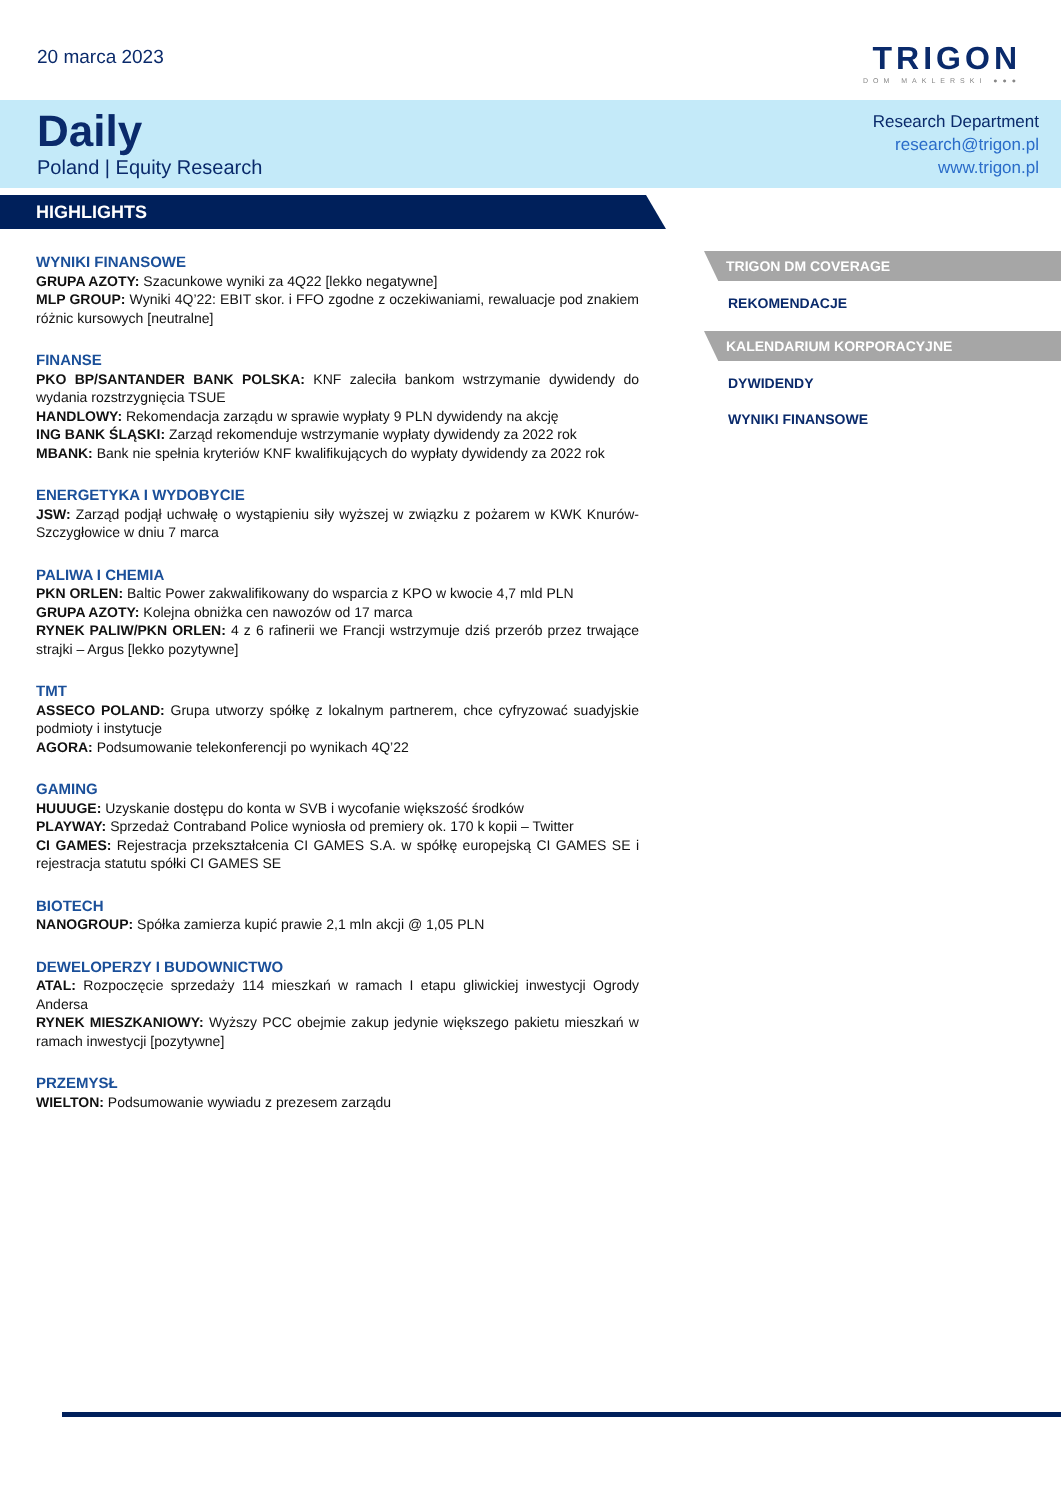20 marca 2023
TRIGON
DOM MAKLERSKI ●●●
Daily
Poland | Equity Research
Research Department
research@trigon.pl
www.trigon.pl
HIGHLIGHTS
WYNIKI FINANSOWE
GRUPA AZOTY: Szacunkowe wyniki za 4Q22 [lekko negatywne]
MLP GROUP: Wyniki 4Q’22: EBIT skor. i FFO zgodne z oczekiwaniami, rewaluacje pod znakiem różnic kursowych [neutralne]
FINANSE
PKO BP/SANTANDER BANK POLSKA: KNF zaleciła bankom wstrzymanie dywidendy do wydania rozstrzygnięcia TSUE
HANDLOWY: Rekomendacja zarządu w sprawie wypłaty 9 PLN dywidendy na akcję
ING BANK ŚLĄSKI: Zarząd rekomenduje wstrzymanie wypłaty dywidendy za 2022 rok
MBANK: Bank nie spełnia kryteriów KNF kwalifikujących do wypłaty dywidendy za 2022 rok
ENERGETYKA I WYDOBYCIE
JSW: Zarząd podjął uchwałę o wystąpieniu siły wyższej w związku z pożarem w KWK Knurów-Szczygłowice w dniu 7 marca
PALIWA I CHEMIA
PKN ORLEN: Baltic Power zakwalifikowany do wsparcia z KPO w kwocie 4,7 mld PLN
GRUPA AZOTY: Kolejna obniżka cen nawozów od 17 marca
RYNEK PALIW/PKN ORLEN: 4 z 6 rafinerii we Francji wstrzymuje dziś przerób przez trwające strajki – Argus [lekko pozytywne]
TMT
ASSECO POLAND: Grupa utworzy spółkę z lokalnym partnerem, chce cyfryzować suadyjskie podmioty i instytucje
AGORA: Podsumowanie telekonferencji po wynikach 4Q’22
GAMING
HUUUGE: Uzyskanie dostępu do konta w SVB i wycofanie większość środków
PLAYWAY: Sprzedaż Contraband Police wyniosła od premiery ok. 170 k kopii – Twitter
CI GAMES: Rejestracja przekształcenia CI GAMES S.A. w spółkę europejską CI GAMES SE i rejestracja statutu spółki CI GAMES SE
BIOTECH
NANOGROUP: Spółka zamierza kupić prawie 2,1 mln akcji @ 1,05 PLN
DEWELOPERZY I BUDOWNICTWO
ATAL: Rozpoczęcie sprzedaży 114 mieszkań w ramach I etapu gliwickiej inwestycji Ogrody Andersa
RYNEK MIESZKANIOWY: Wyższy PCC obejmie zakup jedynie większego pakietu mieszkań w ramach inwestycji [pozytywne]
PRZEMYSŁ
WIELTON: Podsumowanie wywiadu z prezesem zarządu
TRIGON DM COVERAGE
REKOMENDACJE
KALENDARIUM KORPORACYJNE
DYWIDENDY
WYNIKI FINANSOWE